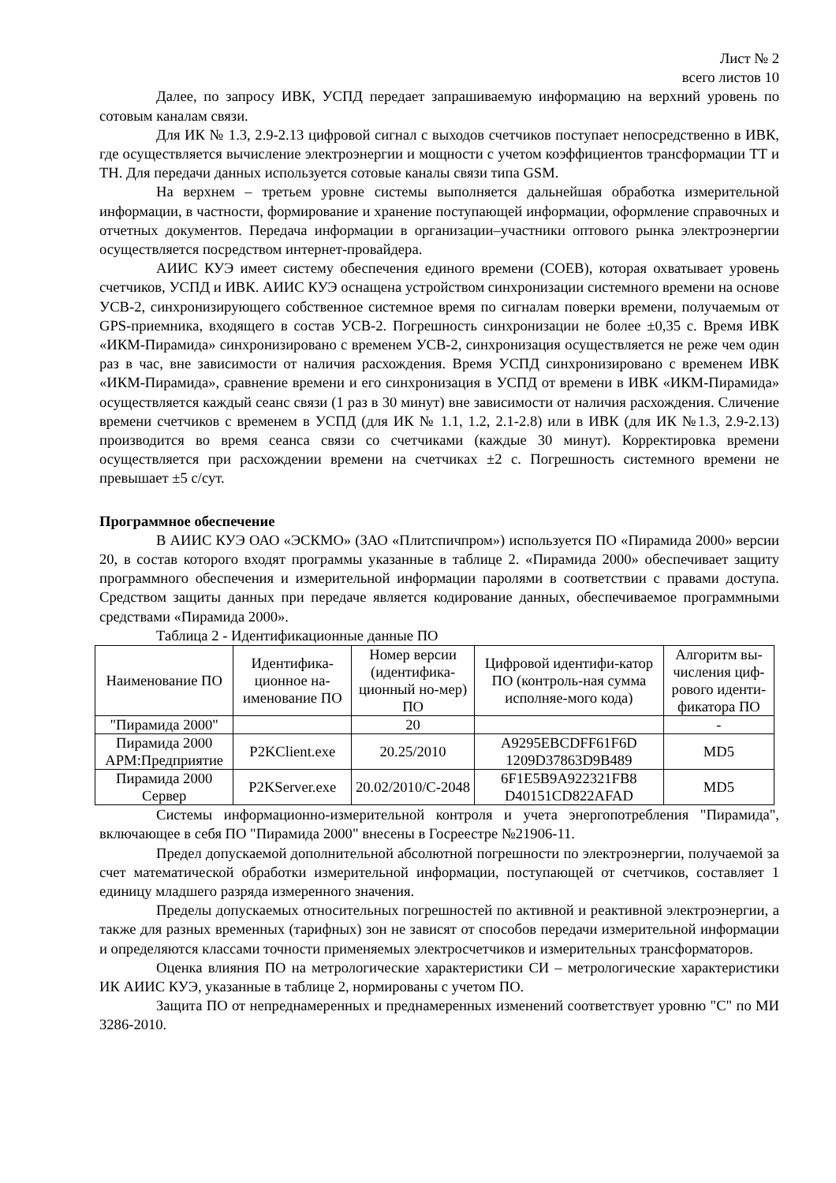Лист № 2
всего листов 10
Далее, по запросу ИВК, УСПД передает запрашиваемую информацию на верхний уровень по сотовым каналам связи.
Для ИК № 1.3, 2.9-2.13 цифровой сигнал с выходов счетчиков поступает непосредственно в ИВК, где осуществляется вычисление электроэнергии и мощности с учетом коэффициентов трансформации ТТ и ТН. Для передачи данных используется сотовые каналы связи типа GSM.
На верхнем – третьем уровне системы выполняется дальнейшая обработка измерительной информации, в частности, формирование и хранение поступающей информации, оформление справочных и отчетных документов. Передача информации в организации–участники оптового рынка электроэнергии осуществляется посредством интернет-провайдера.
АИИС КУЭ имеет систему обеспечения единого времени (СОЕВ), которая охватывает уровень счетчиков, УСПД и ИВК. АИИС КУЭ оснащена устройством синхронизации системного времени на основе УСВ-2, синхронизирующего собственное системное время по сигналам поверки времени, получаемым от GPS-приемника, входящего в состав УСВ-2. Погрешность синхронизации не более ±0,35 с. Время ИВК «ИКМ-Пирамида» синхронизировано с временем УСВ-2, синхронизация осуществляется не реже чем один раз в час, вне зависимости от наличия расхождения. Время УСПД синхронизировано с временем ИВК «ИКМ-Пирамида», сравнение времени и его синхронизация в УСПД от времени в ИВК «ИКМ-Пирамида» осуществляется каждый сеанс связи (1 раз в 30 минут) вне зависимости от наличия расхождения. Сличение времени счетчиков с временем в УСПД (для ИК № 1.1, 1.2, 2.1-2.8) или в ИВК (для ИК №1.3, 2.9-2.13) производится во время сеанса связи со счетчиками (каждые 30 минут). Корректировка времени осуществляется при расхождении времени на счетчиках ±2 с. Погрешность системного времени не превышает ±5 с/сут.
Программное обеспечение
В АИИС КУЭ ОАО «ЭСКМО» (ЗАО «Плитспичпром») используется ПО «Пирамида 2000» версии 20, в состав которого входят программы указанные в таблице 2. «Пирамида 2000» обеспечивает защиту программного обеспечения и измерительной информации паролями в соответствии с правами доступа. Средством защиты данных при передаче является кодирование данных, обеспечиваемое программными средствами «Пирамида 2000».
Таблица 2 - Идентификационные данные ПО
| Наименование ПО | Идентифика-ционное на-именование ПО | Номер версии (идентифика-ционный но-мер) ПО | Цифровой идентифи-катор ПО (контроль-ная сумма исполняе-мого кода) | Алгоритм вы-числения циф-рового иденти-фикатора ПО |
| --- | --- | --- | --- | --- |
| "Пирамида 2000" | | 20 | | - |
| Пирамида 2000 АРМ:Предприятие | P2KClient.exe | 20.25/2010 | A9295EBCDFF61F6D 1209D37863D9B489 | MD5 |
| Пирамида 2000 Сервер | P2KServer.exe | 20.02/2010/С-2048 | 6F1E5B9A922321FB8 D40151CD822AFAD | MD5 |
Системы информационно-измерительной контроля и учета энергопотребления "Пирамида", включающее в себя ПО "Пирамида 2000" внесены в Госреестре №21906-11.
Предел допускаемой дополнительной абсолютной погрешности по электроэнергии, получаемой за счет математической обработки измерительной информации, поступающей от счетчиков, составляет 1 единицу младшего разряда измеренного значения.
Пределы допускаемых относительных погрешностей по активной и реактивной электроэнергии, а также для разных временных (тарифных) зон не зависят от способов передачи измерительной информации и определяются классами точности применяемых электросчетчиков и измерительных трансформаторов.
Оценка влияния ПО на метрологические характеристики СИ – метрологические характеристики ИК АИИС КУЭ, указанные в таблице 2, нормированы с учетом ПО.
Защита ПО от непреднамеренных и преднамеренных изменений соответствует уровню "С" по МИ 3286-2010.